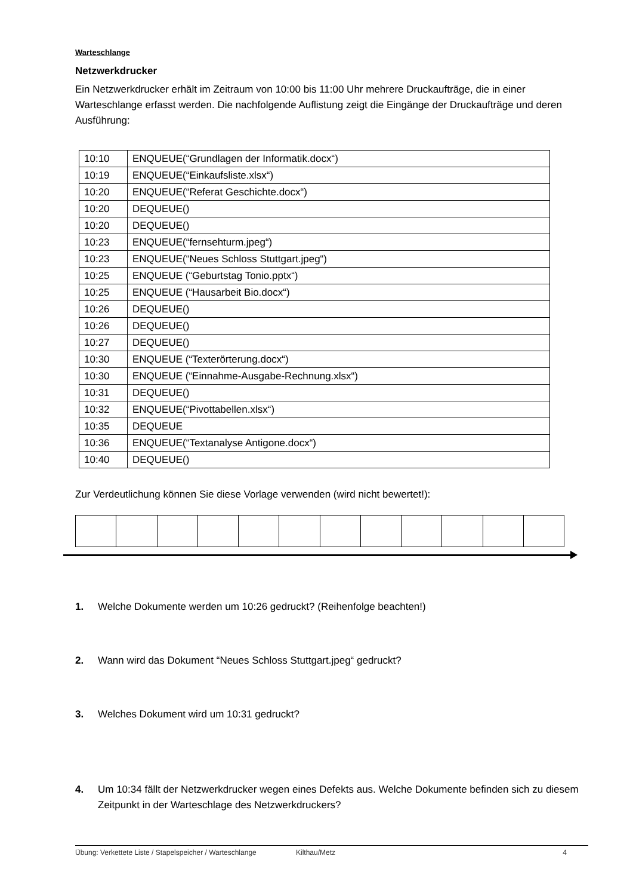Warteschlange
Netzwerkdrucker
Ein Netzwerkdrucker erhält im Zeitraum von 10:00 bis 11:00 Uhr mehrere Druckaufträge, die in einer Warteschlange erfasst werden. Die nachfolgende Auflistung zeigt die Eingänge der Druckaufträge und deren Ausführung:
| 10:10 | ENQUEUE(“Grundlagen der Informatik.docx“) |
| 10:19 | ENQUEUE(“Einkaufsliste.xlsx“) |
| 10:20 | ENQUEUE(“Referat Geschichte.docx“) |
| 10:20 | DEQUEUE() |
| 10:20 | DEQUEUE() |
| 10:23 | ENQUEUE(“fernsehturm.jpeg“) |
| 10:23 | ENQUEUE(“Neues Schloss Stuttgart.jpeg“) |
| 10:25 | ENQUEUE (“Geburtstag Tonio.pptx“) |
| 10:25 | ENQUEUE (“Hausarbeit Bio.docx“) |
| 10:26 | DEQUEUE() |
| 10:26 | DEQUEUE() |
| 10:27 | DEQUEUE() |
| 10:30 | ENQUEUE (“Texterörterung.docx“) |
| 10:30 | ENQUEUE (“Einnahme-Ausgabe-Rechnung.xlsx“) |
| 10:31 | DEQUEUE() |
| 10:32 | ENQUEUE(“Pivottabellen.xlsx“) |
| 10:35 | DEQUEUE |
| 10:36 | ENQUEUE(“Textanalyse Antigone.docx“) |
| 10:40 | DEQUEUE() |
Zur Verdeutlichung können Sie diese Vorlage verwenden (wird nicht bewertet!):
1. Welche Dokumente werden um 10:26 gedruckt? (Reihenfolge beachten!)
2. Wann wird das Dokument “Neues Schloss Stuttgart.jpeg“ gedruckt?
3. Welches Dokument wird um 10:31 gedruckt?
4. Um 10:34 fällt der Netzwerkdrucker wegen eines Defekts aus. Welche Dokumente befinden sich zu diesem Zeitpunkt in der Warteschlage des Netzwerkdruckers?
Übung: Verkettete Liste / Stapelspeicher / Warteschlange Kilthau/Metz 4